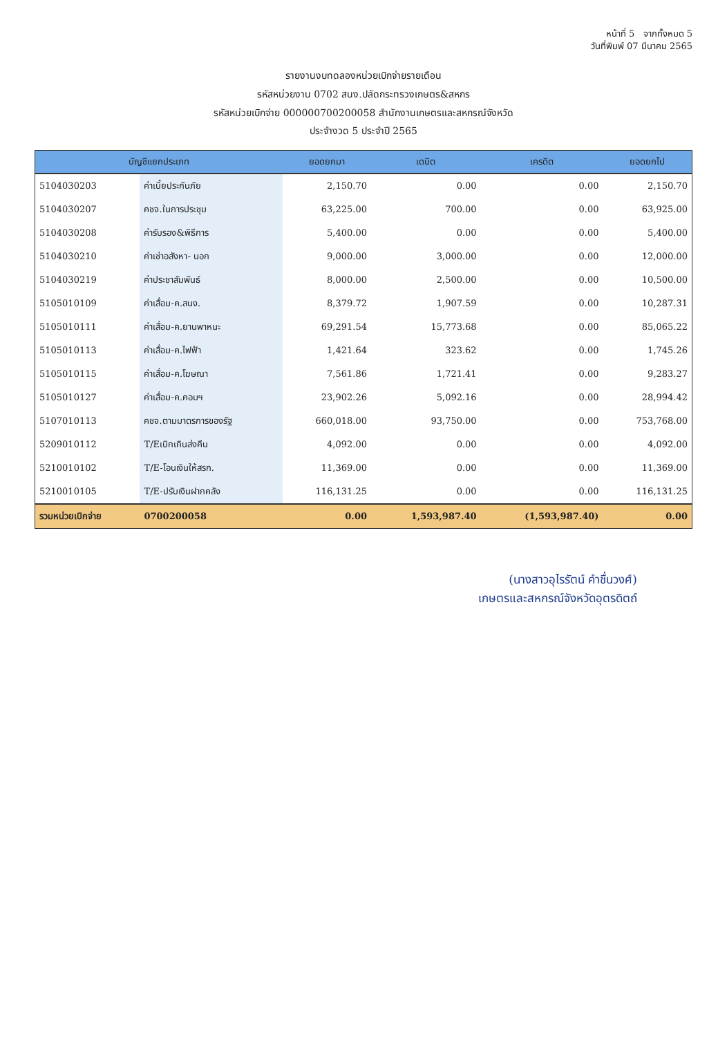หน้าที่ 5 จากทั้งหมด 5
วันที่พิมพ์ 07 มีนาคม 2565
รายงานงบทดลองหน่วยเบิกจ่ายรายเดือน
รหัสหน่วยงาน 0702 สนง.ปลัดกระทรวงเกษตร&สหกร
รหัสหน่วยเบิกจ่าย 000000700200058 สำนักงานเกษตรและสหกรณ์จังหวัด
ประจำงวด 5 ประจำปี 2565
| บัญชีแยกประเภท | | ยอดยกมา | เดบิต | เครดิต | ยอดยกไป |
| --- | --- | --- | --- | --- | --- |
| 5104030203 | ค่าเบี้ยประกันภัย | 2,150.70 | 0.00 | 0.00 | 2,150.70 |
| 5104030207 | คชจ.ในการประชุม | 63,225.00 | 700.00 | 0.00 | 63,925.00 |
| 5104030208 | ค่ารับรอง&พิธีการ | 5,400.00 | 0.00 | 0.00 | 5,400.00 |
| 5104030210 | ค่าเช่าอสังหา- นอก | 9,000.00 | 3,000.00 | 0.00 | 12,000.00 |
| 5104030219 | ค่าประชาสัมพันธ์ | 8,000.00 | 2,500.00 | 0.00 | 10,500.00 |
| 5105010109 | ค่าเสื่อม-ค.สนง. | 8,379.72 | 1,907.59 | 0.00 | 10,287.31 |
| 5105010111 | ค่าเสื่อม-ค.ยานพาหนะ | 69,291.54 | 15,773.68 | 0.00 | 85,065.22 |
| 5105010113 | ค่าเสื่อม-ค.ไฟฟ้า | 1,421.64 | 323.62 | 0.00 | 1,745.26 |
| 5105010115 | ค่าเสื่อม-ค.โฆษณา | 7,561.86 | 1,721.41 | 0.00 | 9,283.27 |
| 5105010127 | ค่าเสื่อม-ค.คอมฯ | 23,902.26 | 5,092.16 | 0.00 | 28,994.42 |
| 5107010113 | คชจ.ตามมาตรการของรัฐ | 660,018.00 | 93,750.00 | 0.00 | 753,768.00 |
| 5209010112 | T/Eเบิกเกินส่งคืน | 4,092.00 | 0.00 | 0.00 | 4,092.00 |
| 5210010102 | T/E-โอนเงินให้สรก. | 11,369.00 | 0.00 | 0.00 | 11,369.00 |
| 5210010105 | T/E-ปรับเงินฝากคลัง | 116,131.25 | 0.00 | 0.00 | 116,131.25 |
| รวมหน่วยเบิกจ่าย | 0700200058 | 0.00 | 1,593,987.40 | (1,593,987.40) | 0.00 |
(นางสาวอุไรรัตน์ คำชื่นวงศ์)
เกษตรและสหกรณ์จังหวัดอุตรดิตถ์